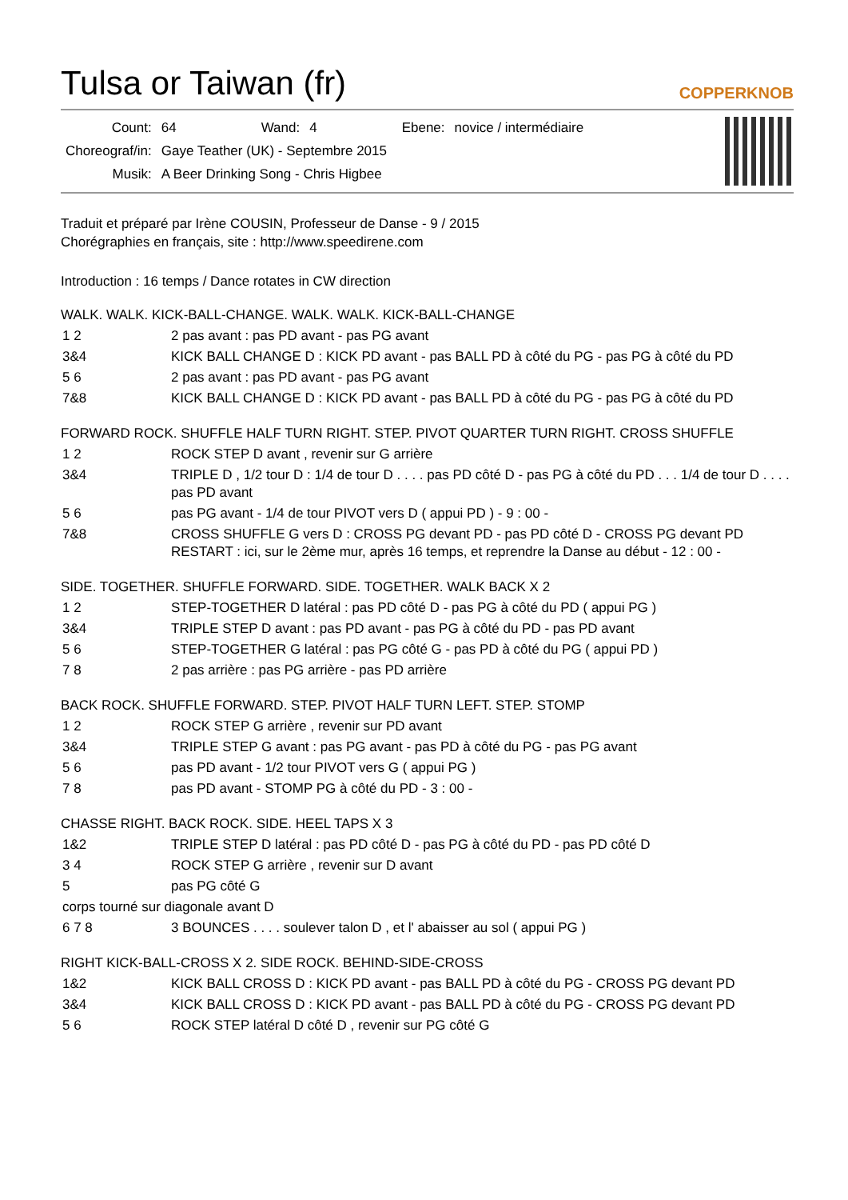Tulsa or Taiwan (fr) COPPERKNOB
| Count: | 64 | Wand: | 4 | Ebene: | novice / intermédiaire |
| Choreograf/in: | Gaye Teather (UK) - Septembre 2015 | | | | |
| Musik: | A Beer Drinking Song - Chris Higbee | | | | |
Traduit et préparé par Irène COUSIN, Professeur de Danse - 9 / 2015
Chorégraphies en français, site : http://www.speedirene.com
Introduction : 16 temps / Dance rotates in CW direction
WALK. WALK. KICK-BALL-CHANGE. WALK. WALK. KICK-BALL-CHANGE
| 1 2 | 2 pas avant : pas PD avant - pas PG avant |
| 3&4 | KICK BALL CHANGE D : KICK PD avant - pas BALL PD à côté du PG - pas PG à côté du PD |
| 5 6 | 2 pas avant : pas PD avant - pas PG avant |
| 7&8 | KICK BALL CHANGE D : KICK PD avant - pas BALL PD à côté du PG - pas PG à côté du PD |
FORWARD ROCK. SHUFFLE HALF TURN RIGHT. STEP. PIVOT QUARTER TURN RIGHT. CROSS SHUFFLE
| 1 2 | ROCK STEP D avant , revenir sur G arrière |
| 3&4 | TRIPLE D , 1/2 tour D : 1/4 de tour D . . . . pas PD côté D - pas PG à côté du PD . . . 1/4 de tour D . . . . pas PD avant |
| 5 6 | pas PG avant - 1/4 de tour PIVOT vers D ( appui PD ) - 9 : 00 - |
| 7&8 | CROSS SHUFFLE G vers D : CROSS PG devant PD - pas PD côté D - CROSS PG devant PD RESTART : ici, sur le 2ème mur, après 16 temps, et reprendre la Danse au début - 12 : 00 - |
SIDE. TOGETHER. SHUFFLE FORWARD. SIDE. TOGETHER. WALK BACK X 2
| 1 2 | STEP-TOGETHER D latéral : pas PD côté D - pas PG à côté du PD ( appui PG ) |
| 3&4 | TRIPLE STEP D avant : pas PD avant - pas PG à côté du PD - pas PD avant |
| 5 6 | STEP-TOGETHER G latéral : pas PG côté G - pas PD à côté du PG ( appui PD ) |
| 7 8 | 2 pas arrière : pas PG arrière - pas PD arrière |
BACK ROCK. SHUFFLE FORWARD. STEP. PIVOT HALF TURN LEFT. STEP. STOMP
| 1 2 | ROCK STEP G arrière , revenir sur PD avant |
| 3&4 | TRIPLE STEP G avant : pas PG avant - pas PD à côté du PG - pas PG avant |
| 5 6 | pas PD avant - 1/2 tour PIVOT vers G ( appui PG ) |
| 7 8 | pas PD avant - STOMP PG à côté du PD - 3 : 00 - |
CHASSE RIGHT. BACK ROCK. SIDE. HEEL TAPS X 3
| 1&2 | TRIPLE STEP D latéral : pas PD côté D - pas PG à côté du PD - pas PD côté D |
| 3 4 | ROCK STEP G arrière , revenir sur D avant |
| 5 | pas PG côté G |
| corps tourné sur diagonale avant D | |
| 6 7 8 | 3 BOUNCES . . . . soulever talon D , et l' abaisser au sol ( appui PG ) |
RIGHT KICK-BALL-CROSS X 2. SIDE ROCK. BEHIND-SIDE-CROSS
| 1&2 | KICK BALL CROSS D : KICK PD avant - pas BALL PD à côté du PG - CROSS PG devant PD |
| 3&4 | KICK BALL CROSS D : KICK PD avant - pas BALL PD à côté du PG - CROSS PG devant PD |
| 5 6 | ROCK STEP latéral D côté D , revenir sur PG côté G |